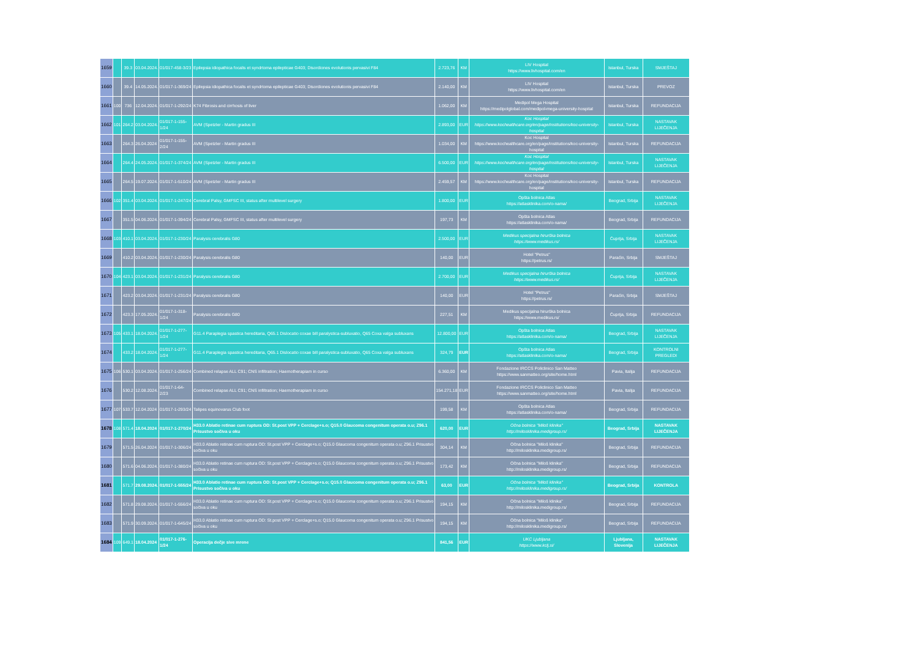| 1659 | | 39.3 | 03.04.2024. | 01/017-458-3/23 | Epilepsia idiopathica focalis et syndrtoma epilepticae G403; Disordiones evolutionis pervasivi F84 | 2.723,76 | KM | LIV Hospital https://www.livhospital.com/en | Istanbul, Turska | SMJEŠTAJ |
| 1660 | | 39.4 | 14.05.2024. | 01/017-1-369/24 | Epilepsia idiopathica focalis et syndrtoma epilepticae G403; Disordiones evolutionis pervasivi F84 | 2.140,00 | KM | LIV Hospital https://www.livhospital.com/en | Istanbul, Turska | PREVOZ |
| 1661 | 100 | 736 | 12.04.2024. | 01/017-1-292/24 | K74 Fibrosis and cirrhosis of liver | 1.062,00 | KM | Medipol Mega Hospital https://medipolglobal.com/medipol-mega-university-hospital | Istanbul, Turska | REFUNDACIJA |
| 1662 | 101 | 264.2 | 03.04.2024. | 01/017-1-155-1/24 | AVM (Spetzler - Martin gradus III | 2.893,00 | EUR | Koc Hospital https://www.kochealthcare.org/en/page/institutions/koc-university-hospital | Istanbul, Turska | NASTAVAK LIJEČENJA |
| 1663 | | 264.3 | 26.04.2024 | 01/017-1-155-2/24 | AVM (Spetzler - Martin gradus III | 1.034,00 | KM | Koc Hospital https://www.kochealthcare.org/en/page/institutions/koc-university-hospital | Istanbul, Turska | REFUNDACIJA |
| 1664 | | 264.4 | 24.05.2024. | 01/017-1-374/24 | AVM (Spetzler - Martin gradus III | 6.500,00 | EUR | Koc Hospital https://www.kochealthcare.org/en/page/institutions/koc-university-hospital | Istanbul, Turska | NASTAVAK LIJEČENJA |
| 1665 | | 264.5 | 19.07.2024. | 01/017-1-510/24 | AVM (Spetzler - Martin gradus III | 2.459,57 | KM | Koc Hospital https://www.kochealthcare.org/en/page/institutions/koc-university-hospital | Istanbul, Turska | REFUNDACIJA |
| 1666 | 102 | 351.4 | 03.04.2024. | 01/017-1-247/24 | Cerebral Palsy, GMFSC III, status after multilevel surgery | 1.800,00 | EUR | Opšta bolnica Atlas https://atlasklinika.com/o-nama/ | Beograd, Srbija | NASTAVAK LIJEČENJA |
| 1667 | | 351.5 | 04.06.2024. | 01/017-1-394/24 | Cerebral Palsy, GMFSC III, status after multilevel surgery | 197,73 | KM | Opšta bolnica Atlas https://atlasklinika.com/o-nama/ | Beograd, Srbija | REFUNDACIJA |
| 1668 | 103 | 410.1 | 03.04.2024. | 01/017-1-230/24 | Paralysis cerebralis G80 | 2.500,00 | EUR | Medikus specijalna hirurška bolnica https://www.medikus.rs/ | Ćuprija, Srbija | NASTAVAK LIJEČENJA |
| 1669 | | 410.2 | 03.04.2024. | 01/017-1-230/24 | Paralysis cerebralis G80 | 140,00 | EUR | Hotel "Petrus" https://petrus.rs/ | Paraćin, Srbija | SMJEŠTAJ |
| 1670 | 104 | 423.1 | 03.04.2024. | 01/017-1-231/24 | Paralysis cerebralis G80 | 2.700,00 | EUR | Medikus specijalna hirurška bolnica https://www.medikus.rs/ | Ćuprija, Srbija | NASTAVAK LIJEČENJA |
| 1671 | | 423.2 | 03.04.2024. | 01/017-1-231/24 | Paralysis cerebralis G80 | 140,00 | EUR | Hotel "Petrus" https://petrus.rs/ | Paraćin, Srbija | SMJEŠTAJ |
| 1672 | | 423.3 | 17.05.2024. | 01/017-1-318-1/24 | Paralysis cerebralis G80 | 227,51 | KM | Medikus specijalna hirurška bolnica https://www.medikus.rs/ | Ćuprija, Srbija | REFUNDACIJA |
| 1673 | 105 | 433.1 | 18.04.2024. | 01/017-1-277-1/24 | G11.4 Paraplegia spastica hereditaria, Q65.1 Dislocatio coxae bill paralystica-subluxatio, Q65 Coxa valga subluxans | 12.800,00 | EUR | Opšta bolnica Atlas https://atlasklinika.com/o-nama/ | Beograd, Srbija | NASTAVAK LIJEČENJA |
| 1674 | | 433.2 | 18.04.2024. | 01/017-1-277-1/24 | G11.4 Paraplegia spastica hereditaria, Q65.1 Dislocatio coxae bill paralystica-subluxatio, Q65 Coxa valga subluxans | 324,79 | EUR | Opšta bolnica Atlas https://atlasklinika.com/o-nama/ | Beograd, Srbija | KONTROLNI PREGLEDI |
| 1675 | 106 | 530.1 | 03.04.2024. | 01/017-1-256/24 | Combined relapse ALL C91; CNS infiltration; Haemotherapiam in curso | 6.360,00 | KM | Fondazione IRCCS Policlinico San Matteo https://www.sanmatteo.org/site/home.html | Pavia, Italija | REFUNDACIJA |
| 1676 | | 530.2 | 12.08.2024. | 01/017-1-64-2/23 | Combined relapse ALL C91; CNS infiltration; Haemotherapiam in curso | 154.271,18 | EUR | Fondazione IRCCS Policlinico San Matteo https://www.sanmatteo.org/site/home.html | Pavia, Italija | REFUNDACIJA |
| 1677 | 107 | 533.7 | 12.04.2024 | 01/017-1-293/24 | Talipes equinovarus Club foot | 199,58 | KM | Opšta bolnica Atlas https://atlasklinika.com/o-nama/ | Beograd, Srbija | REFUNDACIJA |
| 1678 | 108 | 571.4 | 18.04.2024 | 01/017-1-270/24 | H33.0 Ablatio retinae cum ruptura OD: St.post VPP + Cerclage+s.o; Q15.0 Glaucoma congenitum operata o.u; Z96.1 Prisustvo sočiva u oku | 620,00 | EUR | Očna bolnica "Miloš klinika" http://milosklinika.medigroup.rs/ | Beograd, Srbija | NASTAVAK LIJEČENJA |
| 1679 | | 571.5 | 26.04.2024 | 01/017-1-306/24 | H33.0 Ablatio retinae cum ruptura OD: St.post VPP + Cerclage+s.o; Q15.0 Glaucoma congenitum operata o.u; Z96.1 Prisustvo sočiva u oku | 304,14 | KM | Očna bolnica "Miloš klinika" http://milosklinika.medigroup.rs/ | Beograd, Srbija | REFUNDACIJA |
| 1680 | | 571.6 | 04.06.2024. | 01/017-1-380/24 | H33.0 Ablatio retinae cum ruptura OD: St.post VPP + Cerclage+s.o; Q15.0 Glaucoma congenitum operata o.u; Z96.1 Prisustvo sočiva u oku | 173,42 | KM | Očna bolnica "Miloš klinika" http://milosklinika.medigroup.rs/ | Beograd, Srbija | REFUNDACIJA |
| 1681 | | 571.7 | 29.08.2024. | 01/017-1-555/24 | H33.0 Ablatio retinae cum ruptura OD: St.post VPP + Cerclage+s.o; Q15.0 Glaucoma congenitum operata o.u; Z96.1 Prisustvo sočiva u oku | 63,00 | EUR | Očna bolnica "Miloš klinika" http://milosklinika.medigroup.rs/ | Beograd, Srbija | KONTROLA |
| 1682 | | 571.8 | 29.08.2024. | 01/017-1-556/24 | H33.0 Ablatio retinae cum ruptura OD: St.post VPP + Cerclage+s.o; Q15.0 Glaucoma congenitum operata o.u; Z96.1 Prisustvo sočiva u oku | 194,15 | KM | Očna bolnica "Miloš klinika" http://milosklinika.medigroup.rs/ | Beograd, Srbija | REFUNDACIJA |
| 1683 | | 571.9 | 30.09.2024. | 01/017-1-645/24 | H33.0 Ablatio retinae cum ruptura OD: St.post VPP + Cerclage+s.o; Q15.0 Glaucoma congenitum operata o.u; Z96.1 Prisustvo sočiva u oku | 194,15 | KM | Očna bolnica "Miloš klinika" http://milosklinika.medigroup.rs/ | Beograd, Srbija | REFUNDACIJA |
| 1684 | 109 | 649.1 | 18.04.2024 | 01/017-1-276-1/24 | Operacija dečje sive mrene | 841,56 | EUR | UKC Ljubljana https://www.kclj.si/ | Ljubljana, Slovenija | NASTAVAK LIJEČENJA |